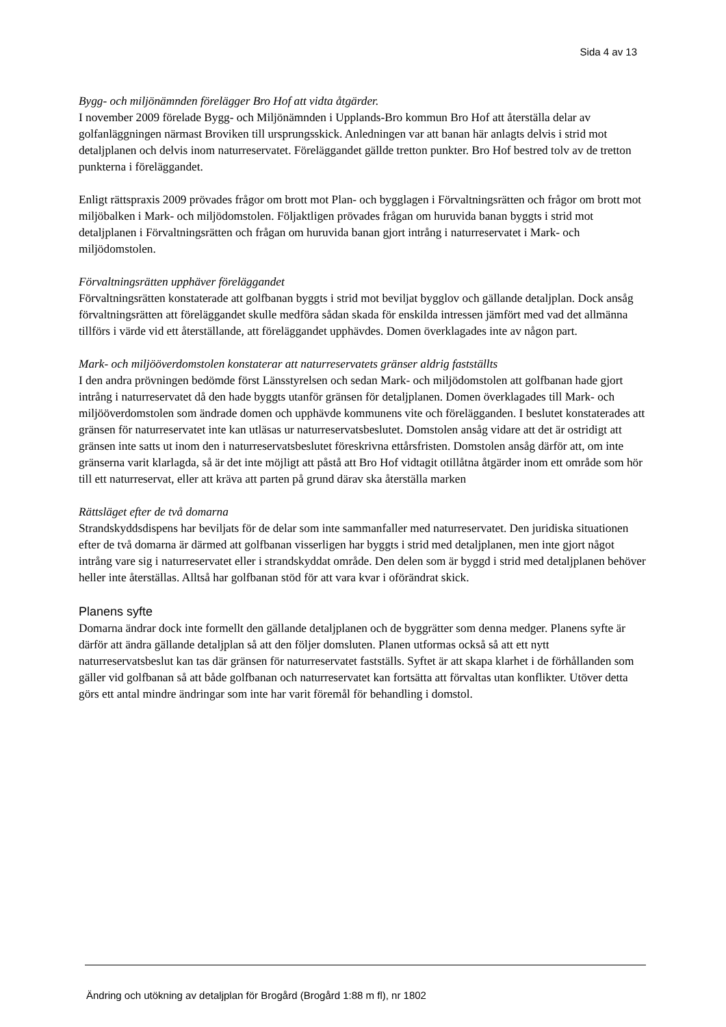Sida 4 av 13
Bygg- och miljönämnden förelägger Bro Hof att vidta åtgärder.
I november 2009 förelade Bygg- och Miljönämnden i Upplands-Bro kommun Bro Hof att återställa delar av golfanläggningen närmast Broviken till ursprungsskick. Anledningen var att banan här anlagts delvis i strid mot detaljplanen och delvis inom naturreservatet. Föreläggandet gällde tretton punkter. Bro Hof bestred tolv av de tretton punkterna i föreläggandet.
Enligt rättspraxis 2009 prövades frågor om brott mot Plan- och bygglagen i Förvaltningsrätten och frågor om brott mot miljöbalken i Mark- och miljödomstolen. Följaktligen prövades frågan om huruvida banan byggts i strid mot detaljplanen i Förvaltningsrätten och frågan om huruvida banan gjort intrång i naturreservatet i Mark- och miljödomstolen.
Förvaltningsrätten upphäver föreläggandet
Förvaltningsrätten konstaterade att golfbanan byggts i strid mot beviljat bygglov och gällande detaljplan. Dock ansåg förvaltningsrätten att föreläggandet skulle medföra sådan skada för enskilda intressen jämfört med vad det allmänna tillförs i värde vid ett återställande, att föreläggandet upphävdes. Domen överklagades inte av någon part.
Mark- och miljööverdomstolen konstaterar att naturreservatets gränser aldrig fastställts
I den andra prövningen bedömde först Länsstyrelsen och sedan Mark- och miljödomstolen att golfbanan hade gjort intrång i naturreservatet då den hade byggts utanför gränsen för detaljplanen. Domen överklagades till Mark- och miljööverdomstolen som ändrade domen och upphävde kommunens vite och förelägganden. I beslutet konstaterades att gränsen för naturreservatet inte kan utläsas ur naturreservatsbeslutet. Domstolen ansåg vidare att det är ostridigt att gränsen inte satts ut inom den i naturreservatsbeslutet föreskrivna ettårsfristen. Domstolen ansåg därför att, om inte gränserna varit klarlagda, så är det inte möjligt att påstå att Bro Hof vidtagit otillåtna åtgärder inom ett område som hör till ett naturreservat, eller att kräva att parten på grund därav ska återställa marken
Rättsläget efter de två domarna
Strandskyddsdispens har beviljats för de delar som inte sammanfaller med naturreservatet. Den juridiska situationen efter de två domarna är därmed att golfbanan visserligen har byggts i strid med detaljplanen, men inte gjort något intrång vare sig i naturreservatet eller i strandskyddat område. Den delen som är byggd i strid med detaljplanen behöver heller inte återställas. Alltså har golfbanan stöd för att vara kvar i oförändrat skick.
Planens syfte
Domarna ändrar dock inte formellt den gällande detaljplanen och de byggrätter som denna medger. Planens syfte är därför att ändra gällande detaljplan så att den följer domsluten. Planen utformas också så att ett nytt naturreservatsbeslut kan tas där gränsen för naturreservatet fastställs. Syftet är att skapa klarhet i de förhållanden som gäller vid golfbanan så att både golfbanan och naturreservatet kan fortsätta att förvaltas utan konflikter. Utöver detta görs ett antal mindre ändringar som inte har varit föremål för behandling i domstol.
Ändring och utökning av detaljplan för Brogård (Brogård 1:88 m fl), nr 1802